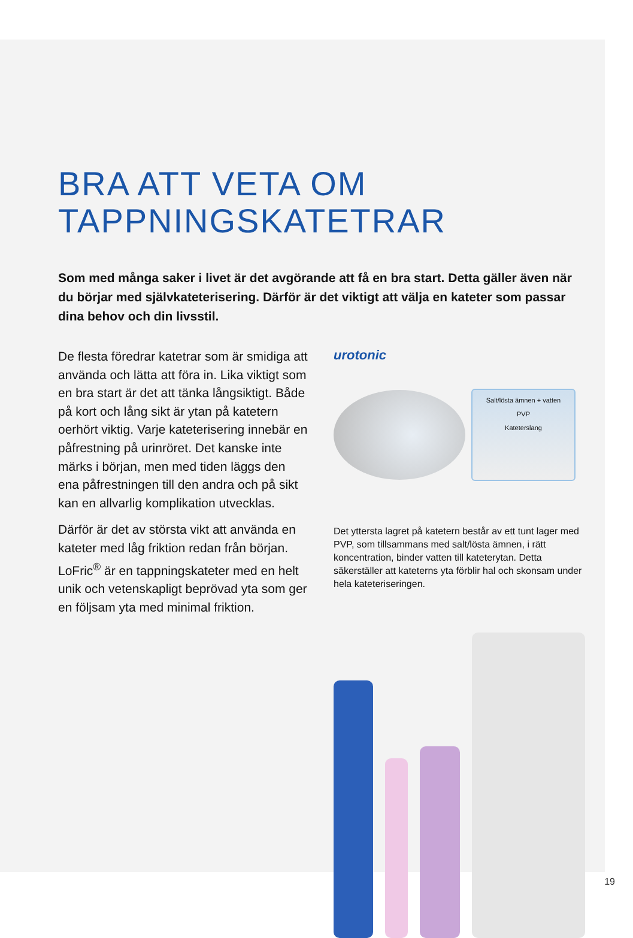BRA ATT VETA OM
TAPPNINGSKATETRAR
Som med många saker i livet är det avgörande att få en bra start. Detta gäller även när du börjar med självkateterisering. Därför är det viktigt att välja en kateter som passar dina behov och din livsstil.
De flesta föredrar katetrar som är smidiga att använda och lätta att föra in. Lika viktigt som en bra start är det att tänka långsiktigt. Både på kort och lång sikt är ytan på katetern oerhört viktig. Varje kateterisering innebär en påfrestning på urinröret. Det kanske inte märks i början, men med tiden läggs den ena påfrestningen till den andra och på sikt kan en allvarlig komplikation utvecklas.
Därför är det av största vikt att använda en kateter med låg friktion redan från början. LoFric<sup>®</sup> är en tappningskateter med en helt unik och vetenskapligt beprövad yta som ger en följsam yta med minimal friktion.
urotonic
Salt/lösta ämnen + vatten
PVP
Kateterslang
Det yttersta lagret på katetern består av ett tunt lager med PVP, som tillsammans med salt/lösta ämnen, i rätt koncentration, binder vatten till kateterytan. Detta säkerställer att kateterns yta förblir hal och skonsam under hela kateteriseringen.
19